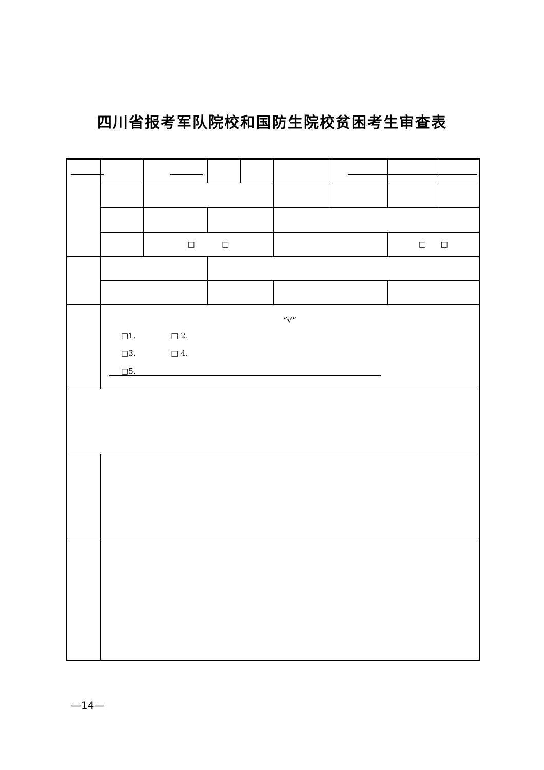四川省报考军队院校和国防生院校贫困考生审查表
| | | □ □ | | | | | □ □ | |
| | “√” / □1. / □ 2. / / □3. / □ 4. / / □5. / / | | | | | | | |
—14—